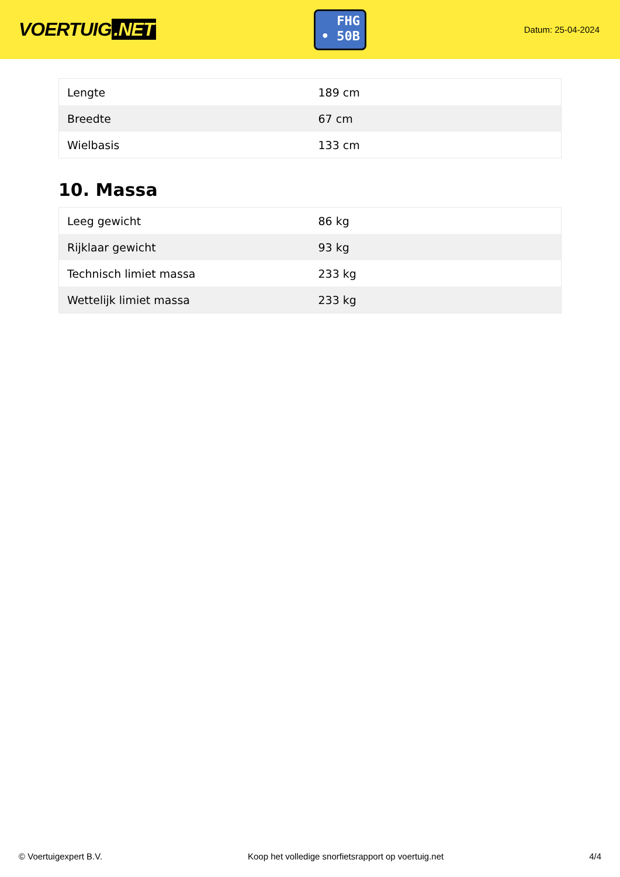VOERTUIG.NET
FHG
• 50B
Datum: 25-04-2024
| Lengte | 189 cm |
| Breedte | 67 cm |
| Wielbasis | 133 cm |
10. Massa
| Leeg gewicht | 86 kg |
| Rijklaar gewicht | 93 kg |
| Technisch limiet massa | 233 kg |
| Wettelijk limiet massa | 233 kg |
© Voertuigexpert B.V. Koop het volledige snorfietsrapport op voertuig.net 4/4